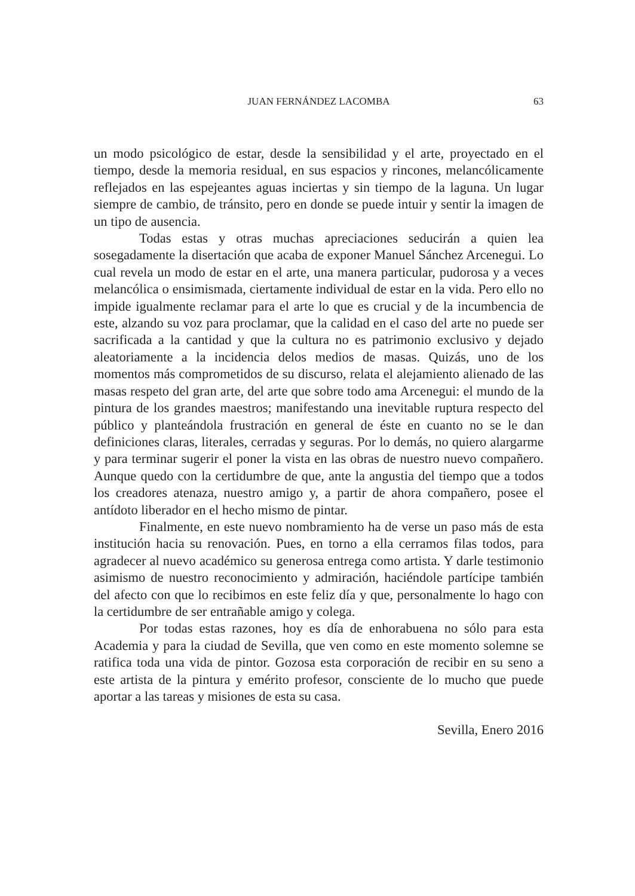JUAN FERNÁNDEZ LACOMBA
63
un modo psicológico de estar, desde la sensibilidad y el arte, proyectado en el tiempo, desde la memoria residual, en sus espacios y rincones, melancólicamente reflejados en las espejeantes aguas inciertas y sin tiempo de la laguna. Un lugar siempre de cambio, de tránsito, pero en donde se puede intuir y sentir la imagen de un tipo de ausencia.
Todas estas y otras muchas apreciaciones seducirán a quien lea sosegadamente la disertación que acaba de exponer Manuel Sánchez Arcenegui. Lo cual revela un modo de estar en el arte, una manera particular, pudorosa y a veces melancólica o ensimismada, ciertamente individual de estar en la vida. Pero ello no impide igualmente reclamar para el arte lo que es crucial y de la incumbencia de este, alzando su voz para proclamar, que la calidad en el caso del arte no puede ser sacrificada a la cantidad y que la cultura no es patrimonio exclusivo y dejado aleatoriamente a la incidencia delos medios de masas. Quizás, uno de los momentos más comprometidos de su discurso, relata el alejamiento alienado de las masas respeto del gran arte, del arte que sobre todo ama Arcenegui: el mundo de la pintura de los grandes maestros; manifestando una inevitable ruptura respecto del público y planteándola frustración en general de éste en cuanto no se le dan definiciones claras, literales, cerradas y seguras. Por lo demás, no quiero alargarme y para terminar sugerir el poner la vista en las obras de nuestro nuevo compañero. Aunque quedo con la certidumbre de que, ante la angustia del tiempo que a todos los creadores atenaza, nuestro amigo y, a partir de ahora compañero, posee el antídoto liberador en el hecho mismo de pintar.
Finalmente, en este nuevo nombramiento ha de verse un paso más de esta institución hacia su renovación. Pues, en torno a ella cerramos filas todos, para agradecer al nuevo académico su generosa entrega como artista. Y darle testimonio asimismo de nuestro reconocimiento y admiración, haciéndole partícipe también del afecto con que lo recibimos en este feliz día y que, personalmente lo hago con la certidumbre de ser entrañable amigo y colega.
Por todas estas razones, hoy es día de enhorabuena no sólo para esta Academia y para la ciudad de Sevilla, que ven como en este momento solemne se ratifica toda una vida de pintor. Gozosa esta corporación de recibir en su seno a este artista de la pintura y emérito profesor, consciente de lo mucho que puede aportar a las tareas y misiones de esta su casa.
Sevilla, Enero 2016